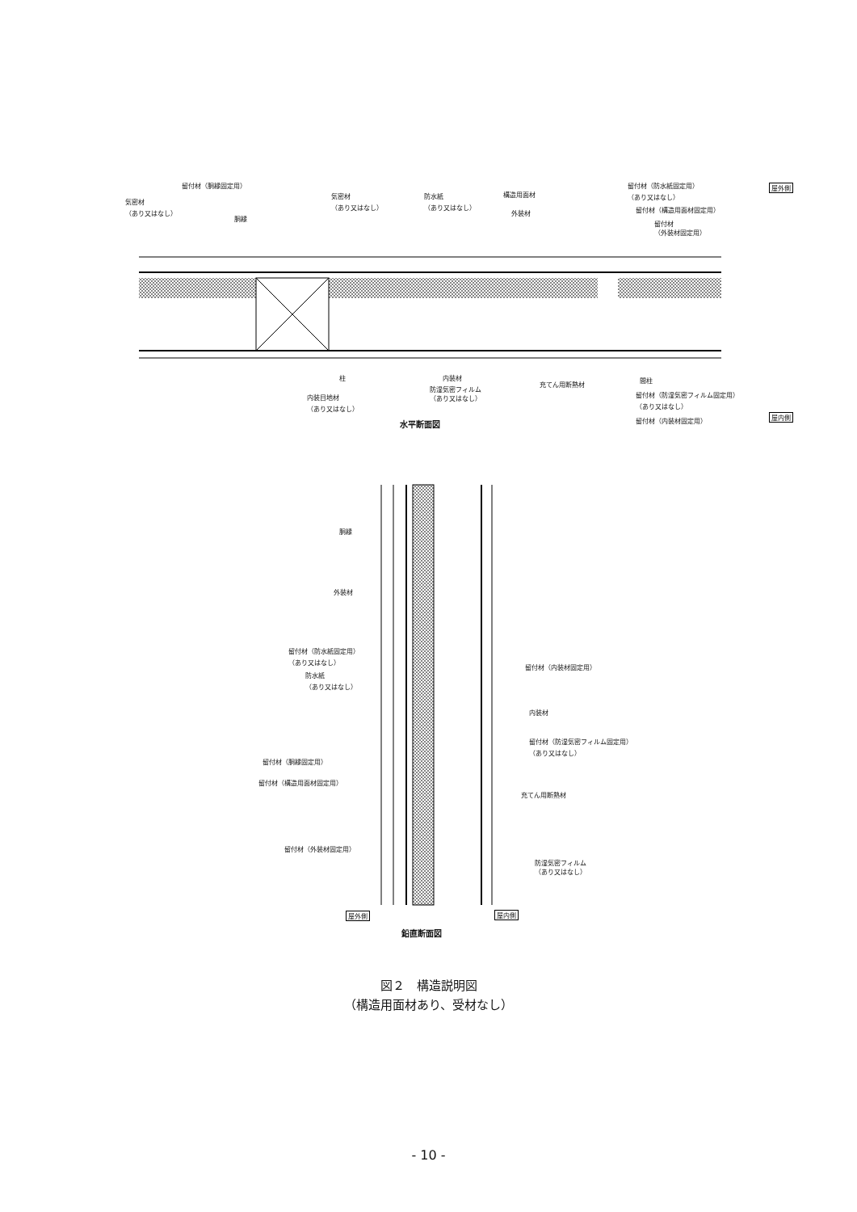留付材（胴縁固定用）
気密材
（あり又はなし）
胴縁
気密材
（あり又はなし）
防水紙
（あり又はなし）
構造用面材
外装材
留付材（防水紙固定用）
（あり又はなし）
留付材（構造用面材固定用）
留付材
（外装材固定用）
屋外側
柱 内装材
防湿気密フィルム
（あり又はなし）
充てん用断熱材
内装目地材
（あり又はなし）
間柱
留付材（防湿気密フィルム固定用）
（あり又はなし）
留付材（内装材固定用）
屋内側
水平断面図
胴縁
外装材
留付材（防水紙固定用）
（あり又はなし）
防水紙
（あり又はなし）
留付材（胴縁固定用）
留付材（構造用面材固定用）
留付材（外装材固定用）
留付材（内装材固定用）
内装材
留付材（防湿気密フィルム固定用）
（あり又はなし）
充てん用断熱材
防湿気密フィルム
（あり又はなし）
屋外側 屋内側
鉛直断面図
図２　構造説明図
（構造用面材あり、受材なし）
- 10 -